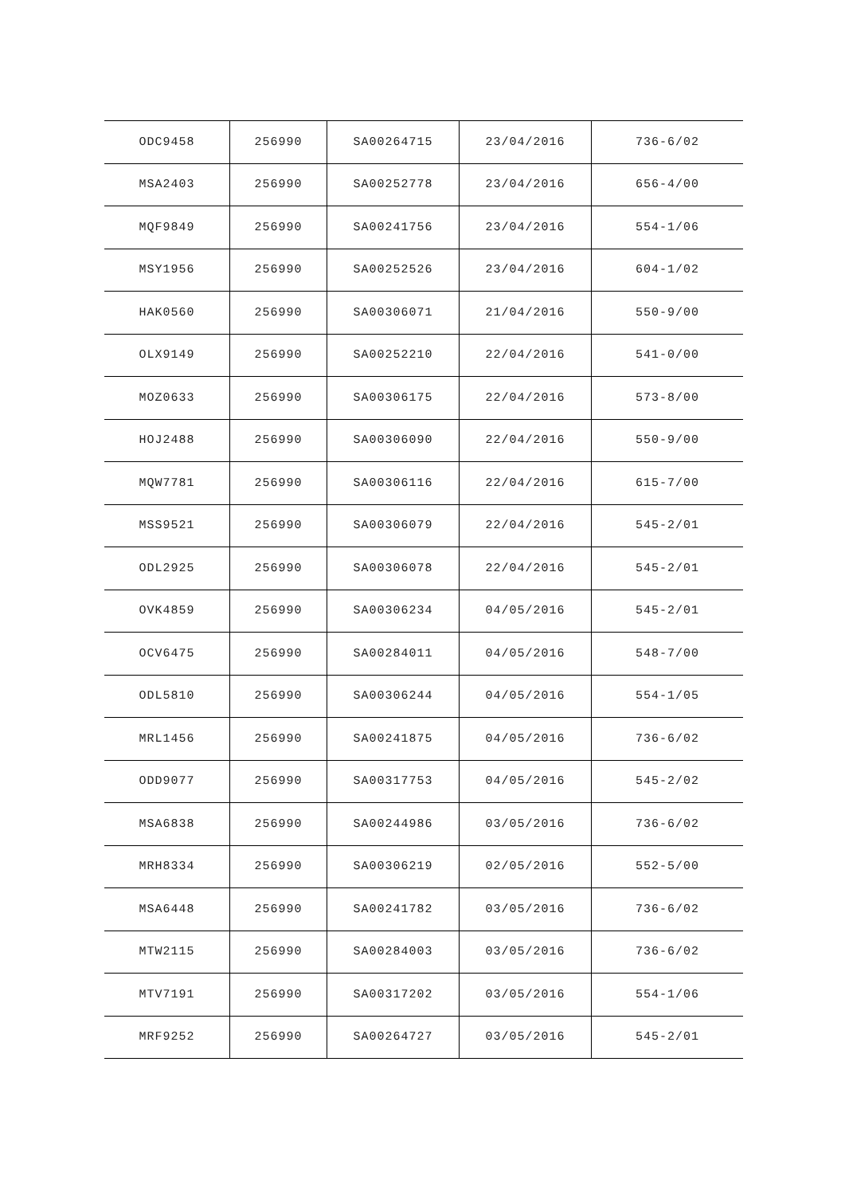| ODC9458 | 256990 | SA00264715 | 23/04/2016 | 736-6/02 |
| MSA2403 | 256990 | SA00252778 | 23/04/2016 | 656-4/00 |
| MQF9849 | 256990 | SA00241756 | 23/04/2016 | 554-1/06 |
| MSY1956 | 256990 | SA00252526 | 23/04/2016 | 604-1/02 |
| HAK0560 | 256990 | SA00306071 | 21/04/2016 | 550-9/00 |
| OLX9149 | 256990 | SA00252210 | 22/04/2016 | 541-0/00 |
| MOZ0633 | 256990 | SA00306175 | 22/04/2016 | 573-8/00 |
| HOJ2488 | 256990 | SA00306090 | 22/04/2016 | 550-9/00 |
| MQW7781 | 256990 | SA00306116 | 22/04/2016 | 615-7/00 |
| MSS9521 | 256990 | SA00306079 | 22/04/2016 | 545-2/01 |
| ODL2925 | 256990 | SA00306078 | 22/04/2016 | 545-2/01 |
| OVK4859 | 256990 | SA00306234 | 04/05/2016 | 545-2/01 |
| OCV6475 | 256990 | SA00284011 | 04/05/2016 | 548-7/00 |
| ODL5810 | 256990 | SA00306244 | 04/05/2016 | 554-1/05 |
| MRL1456 | 256990 | SA00241875 | 04/05/2016 | 736-6/02 |
| ODD9077 | 256990 | SA00317753 | 04/05/2016 | 545-2/02 |
| MSA6838 | 256990 | SA00244986 | 03/05/2016 | 736-6/02 |
| MRH8334 | 256990 | SA00306219 | 02/05/2016 | 552-5/00 |
| MSA6448 | 256990 | SA00241782 | 03/05/2016 | 736-6/02 |
| MTW2115 | 256990 | SA00284003 | 03/05/2016 | 736-6/02 |
| MTV7191 | 256990 | SA00317202 | 03/05/2016 | 554-1/06 |
| MRF9252 | 256990 | SA00264727 | 03/05/2016 | 545-2/01 |